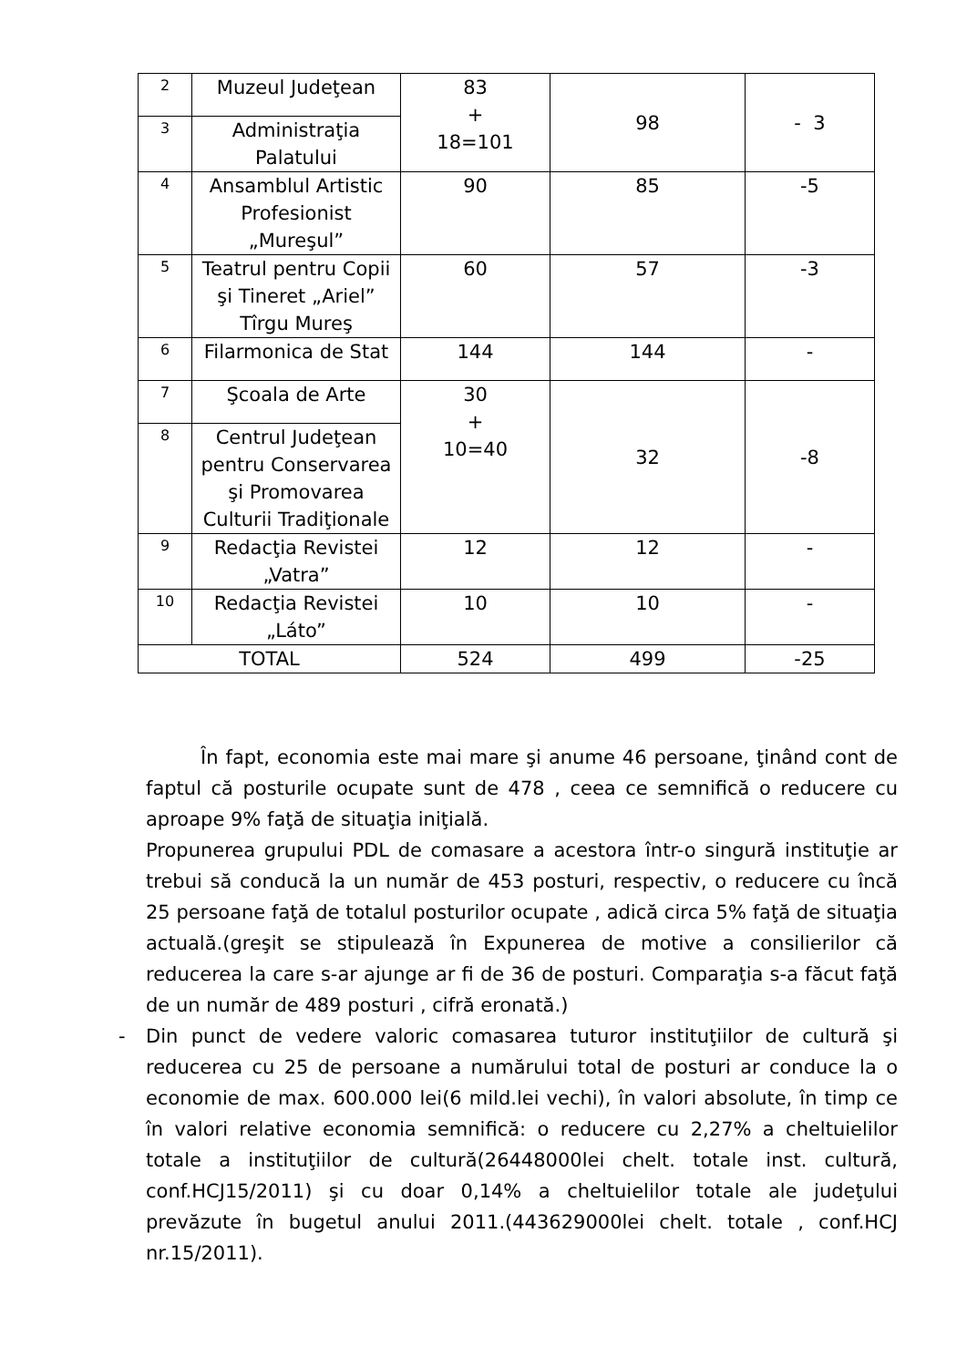| 2 | Muzeul Judeţean | 83 + 18=101 | 98 | - 3 |
| 3 | Administraţia Palatului | | | |
| 4 | Ansamblul Artistic Profesionist „Mureşul” | 90 | 85 | -5 |
| 5 | Teatrul pentru Copii şi Tineret „Ariel” Tîrgu Mureş | 60 | 57 | -3 |
| 6 | Filarmonica de Stat | 144 | 144 | - |
| 7 | Şcoala de Arte | 30 + 10=40 | 32 | -8 |
| 8 | Centrul Judeţean pentru Conservarea şi Promovarea Culturii Tradiţionale | | | |
| 9 | Redacţia Revistei „Vatra” | 12 | 12 | - |
| 10 | Redacţia Revistei „Láto” | 10 | 10 | - |
| TOTAL | | 524 | 499 | -25 |
În fapt, economia este mai mare şi anume 46 persoane, ţinând cont de faptul că posturile ocupate sunt de 478 , ceea ce semnifică o reducere cu aproape 9% faţă de situaţia iniţială.
Propunerea grupului PDL de comasare a acestora într-o singură instituţie ar trebui să conducă la un număr de 453 posturi, respectiv, o reducere cu încă 25 persoane faţă de totalul posturilor ocupate , adică circa 5% faţă de situaţia actuală.(greşit se stipulează în Expunerea de motive a consilierilor că reducerea la care s-ar ajunge ar fi de 36 de posturi. Comparaţia s-a făcut faţă de un număr de 489 posturi , cifră eronată.)
- Din punct de vedere valoric comasarea tuturor instituţiilor de cultură şi reducerea cu 25 de persoane a numărului total de posturi ar conduce la o economie de max. 600.000 lei(6 mild.lei vechi), în valori absolute, în timp ce în valori relative economia semnifică: o reducere cu 2,27% a cheltuielilor totale a instituţiilor de cultură(26448000lei chelt. totale inst. cultură, conf.HCJ15/2011) şi cu doar 0,14% a cheltuielilor totale ale judeţului prevăzute în bugetul anului 2011.(443629000lei chelt. totale , conf.HCJ nr.15/2011).